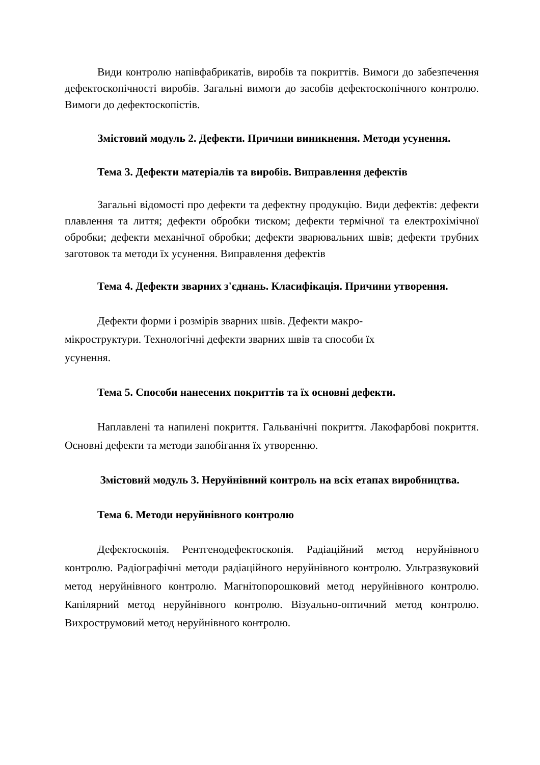Види контролю напівфабрикатів, виробів та покриттів. Вимоги до забезпечення дефектоскопічності виробів. Загальні вимоги до засобів дефектоскопічного контролю. Вимоги до дефектоскопістів.
Змістовий модуль 2. Дефекти. Причини виникнення. Методи усунення.
Тема 3. Дефекти матеріалів та виробів. Виправлення дефектів
Загальні відомості про дефекти та дефектну продукцію. Види дефектів: дефекти плавлення та лиття; дефекти обробки тиском; дефекти термічної та електрохімічної обробки; дефекти механічної обробки; дефекти зварювальних швів; дефекти трубних заготовок та методи їх усунення. Виправлення дефектів
Тема 4. Дефекти зварних з'єднань. Класифікація. Причини утворення.
Дефекти форми і розмірів зварних швів. Дефекти макро-
мікроструктури. Технологічні дефекти зварних швів та способи їх
усунення.
Тема 5. Способи нанесених покриттів та їх основні дефекти.
Наплавлені та напилені покриття. Гальванічні покриття. Лакофарбові покриття. Основні дефекти та методи запобігання їх утворенню.
Змістовий модуль 3. Неруйнівний контроль на всіх етапах виробництва.
Тема 6. Методи неруйнівного контролю
Дефектоскопія. Рентгенодефектоскопія. Радіаційний метод неруйнівного контролю. Радіографічні методи радіаційного неруйнівного контролю. Ультразвуковий метод неруйнівного контролю. Магнітопорошковий метод неруйнівного контролю. Капілярний метод неруйнівного контролю. Візуально-оптичний метод контролю. Вихрострумовий метод неруйнівного контролю.